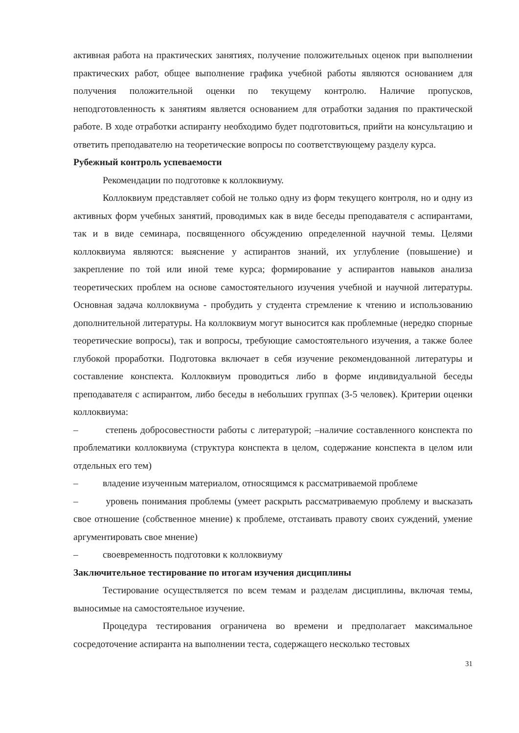активная работа на практических занятиях, получение положительных оценок при выполнении практических работ, общее выполнение графика учебной работы являются основанием для получения положительной оценки по текущему контролю. Наличие пропусков, неподготовленность к занятиям является основанием для отработки задания по практической работе. В ходе отработки аспиранту необходимо будет подготовиться, прийти на консультацию и ответить преподавателю на теоретические вопросы по соответствующему разделу курса.
Рубежный контроль успеваемости
Рекомендации по подготовке к коллоквиуму.
Коллоквиум представляет собой не только одну из форм текущего контроля, но и одну из активных форм учебных занятий, проводимых как в виде беседы преподавателя с аспирантами, так и в виде семинара, посвященного обсуждению определенной научной темы. Целями коллоквиума являются: выяснение у аспирантов знаний, их углубление (повышение) и закрепление по той или иной теме курса; формирование у аспирантов навыков анализа теоретических проблем на основе самостоятельного изучения учебной и научной литературы. Основная задача коллоквиума - пробудить у студента стремление к чтению и использованию дополнительной литературы. На коллоквиум могут выносится как проблемные (нередко спорные теоретические вопросы), так и вопросы, требующие самостоятельного изучения, а также более глубокой проработки. Подготовка включает в себя изучение рекомендованной литературы и составление конспекта. Коллоквиум проводиться либо в форме индивидуальной беседы преподавателя с аспирантом, либо беседы в небольших группах (3-5 человек). Критерии оценки коллоквиума:
– степень добросовестности работы с литературой; –наличие составленного конспекта по проблематики коллоквиума (структура конспекта в целом, содержание конспекта в целом или отдельных его тем)
– владение изученным материалом, относящимся к рассматриваемой проблеме
– уровень понимания проблемы (умеет раскрыть рассматриваемую проблему и высказать свое отношение (собственное мнение) к проблеме, отстаивать правоту своих суждений, умение аргументировать свое мнение)
– своевременность подготовки к коллоквиуму
Заключительное тестирование по итогам изучения дисциплины
Тестирование осуществляется по всем темам и разделам дисциплины, включая темы, выносимые на самостоятельное изучение.
Процедура тестирования ограничена во времени и предполагает максимальное сосредоточение аспиранта на выполнении теста, содержащего несколько тестовых
31